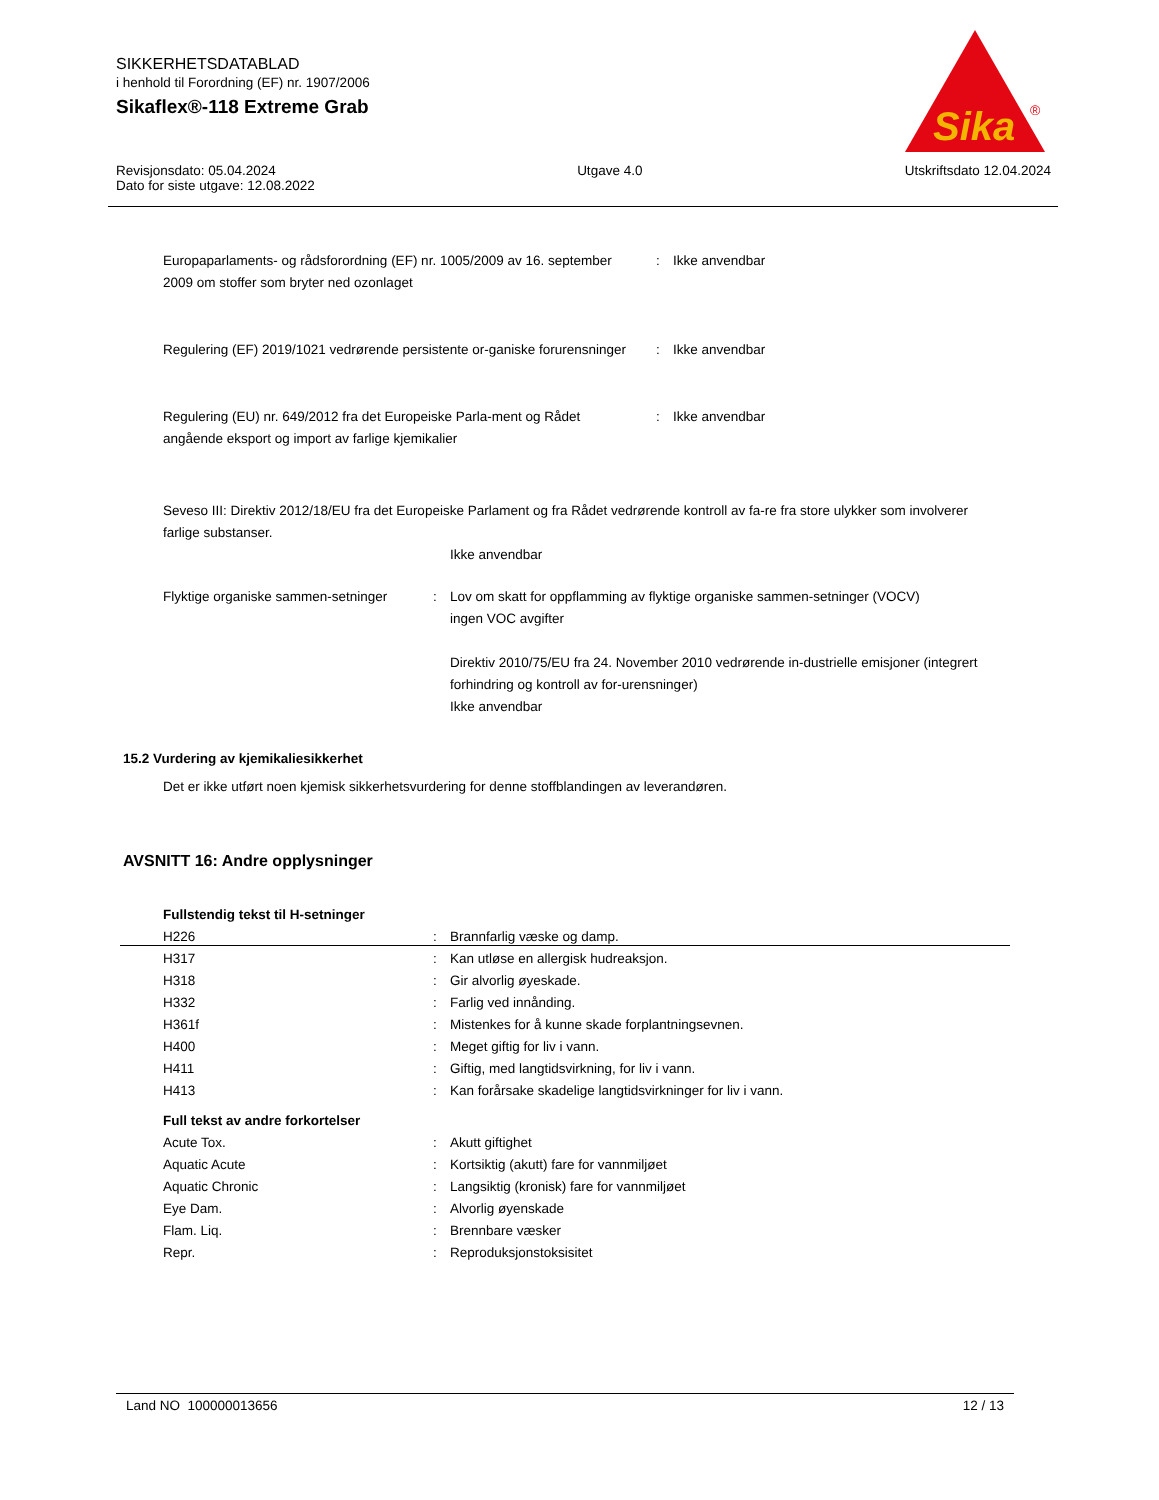SIKKERHETSDATABLAD
i henhold til Forordning (EF) nr. 1907/2006
Sikaflex®-118 Extreme Grab
Sika
®
Revisjonsdato: 05.04.2024
Dato for siste utgave: 12.08.2022
Utgave 4.0 Utskriftsdato 12.04.2024
| Europaparlaments- og rådsforordning (EF) nr. 1005/2009 av 16. september 2009 om stoffer som bryter ned ozonlaget | : | Ikke anvendbar |
| Regulering (EF) 2019/1021 vedrørende persistente or-ganiske forurensninger | : | Ikke anvendbar |
| Regulering (EU) nr. 649/2012 fra det Europeiske Parla-ment og Rådet angående eksport og import av farlige kjemikalier | : | Ikke anvendbar |
Seveso III: Direktiv 2012/18/EU fra det Europeiske Parlament og fra Rådet vedrørende kontroll av fa-re fra store ulykker som involverer farlige substanser.
Ikke anvendbar
| Flyktige organiske sammen-setninger | : | Lov om skatt for oppflamming av flyktige organiske sammen-setninger (VOCV) ingen VOC avgifter Direktiv 2010/75/EU fra 24. November 2010 vedrørende in-dustrielle emisjoner (integrert forhindring og kontroll av for-urensninger) Ikke anvendbar |
15.2 Vurdering av kjemikaliesikkerhet
Det er ikke utført noen kjemisk sikkerhetsvurdering for denne stoffblandingen av leverandøren.
AVSNITT 16: Andre opplysninger
Fullstendig tekst til H-setninger
| H226 | : | Brannfarlig væske og damp. |
| H317 | : | Kan utløse en allergisk hudreaksjon. |
| H318 | : | Gir alvorlig øyeskade. |
| H332 | : | Farlig ved innånding. |
| H361f | : | Mistenkes for å kunne skade forplantningsevnen. |
| H400 | : | Meget giftig for liv i vann. |
| H411 | : | Giftig, med langtidsvirkning, for liv i vann. |
| H413 | : | Kan forårsake skadelige langtidsvirkninger for liv i vann. |
Full tekst av andre forkortelser
| Acute Tox. | : | Akutt giftighet |
| Aquatic Acute | : | Kortsiktig (akutt) fare for vannmiljøet |
| Aquatic Chronic | : | Langsiktig (kronisk) fare for vannmiljøet |
| Eye Dam. | : | Alvorlig øyenskade |
| Flam. Liq. | : | Brennbare væsker |
| Repr. | : | Reproduksjonstoksisitet |
Land NO 100000013656 12 / 13